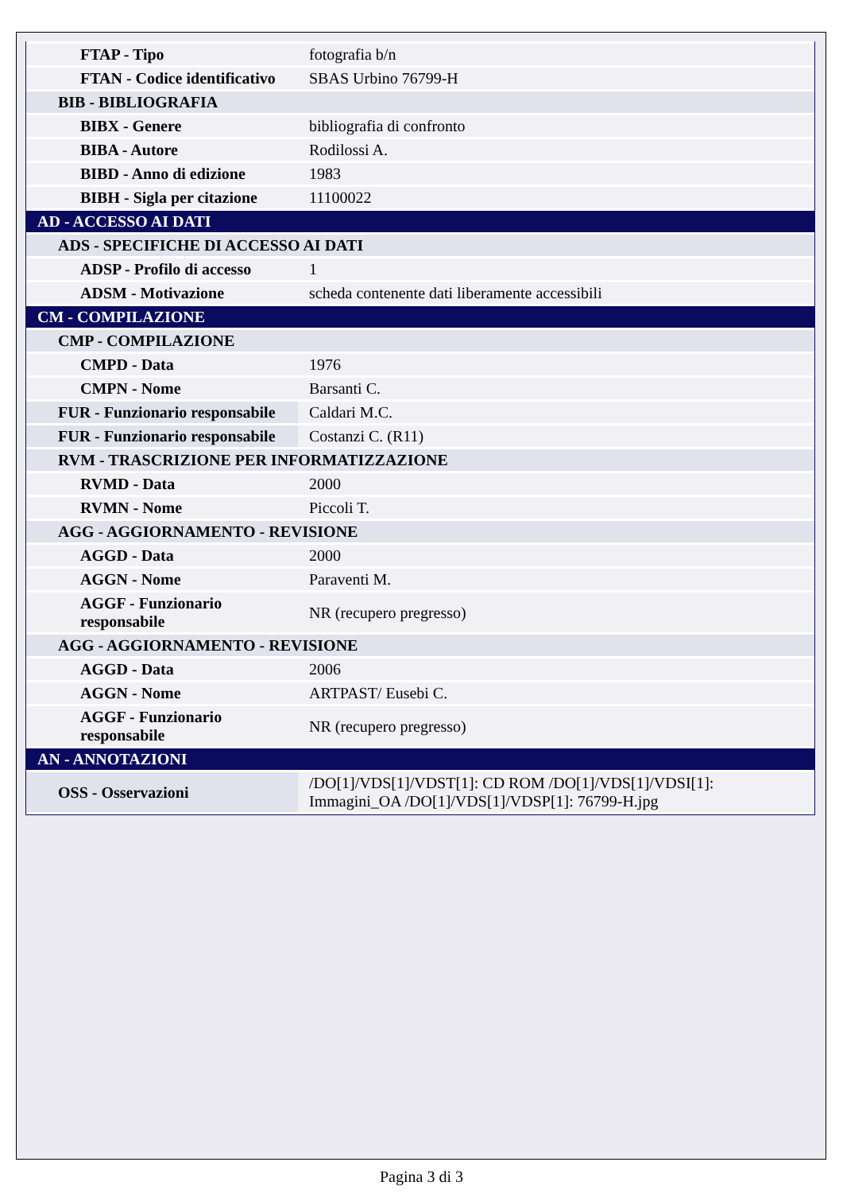| FTAP - Tipo | fotografia b/n |
| FTAN - Codice identificativo | SBAS Urbino 76799-H |
| BIB - BIBLIOGRAFIA | |
| BIBX - Genere | bibliografia di confronto |
| BIBA - Autore | Rodilossi A. |
| BIBD - Anno di edizione | 1983 |
| BIBH - Sigla per citazione | 11100022 |
| AD - ACCESSO AI DATI | |
| ADS - SPECIFICHE DI ACCESSO AI DATI | |
| ADSP - Profilo di accesso | 1 |
| ADSM - Motivazione | scheda contenente dati liberamente accessibili |
| CM - COMPILAZIONE | |
| CMP - COMPILAZIONE | |
| CMPD - Data | 1976 |
| CMPN - Nome | Barsanti C. |
| FUR - Funzionario responsabile | Caldari M.C. |
| FUR - Funzionario responsabile | Costanzi C. (R11) |
| RVM - TRASCRIZIONE PER INFORMATIZZAZIONE | |
| RVMD - Data | 2000 |
| RVMN - Nome | Piccoli T. |
| AGG - AGGIORNAMENTO - REVISIONE | |
| AGGD - Data | 2000 |
| AGGN - Nome | Paraventi M. |
| AGGF - Funzionario responsabile | NR (recupero pregresso) |
| AGG - AGGIORNAMENTO - REVISIONE | |
| AGGD - Data | 2006 |
| AGGN - Nome | ARTPAST/ Eusebi C. |
| AGGF - Funzionario responsabile | NR (recupero pregresso) |
| AN - ANNOTAZIONI | |
| OSS - Osservazioni | /DO[1]/VDS[1]/VDST[1]: CD ROM /DO[1]/VDS[1]/VDSI[1]: Immagini_OA /DO[1]/VDS[1]/VDSP[1]: 76799-H.jpg |
Pagina 3 di 3